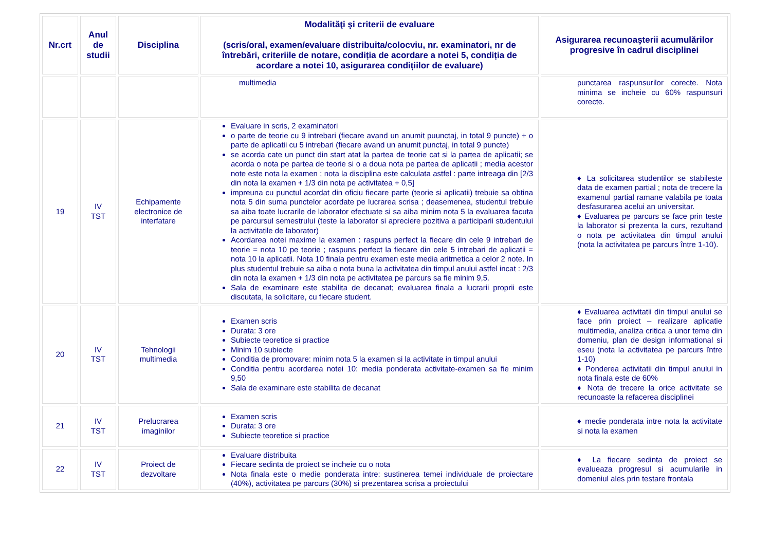| Nr.crt | Anul de studii | Disciplina | Modalităţi şi criterii de evaluare (scris/oral, examen/evaluare distribuita/colocviu, nr. examinatori, nr de întrebări, criteriile de notare, condiția de acordare a notei 5, condiția de acordare a notei 10, asigurarea condițiilor de evaluare) | Asigurarea recunoaşterii acumulărilor progresive în cadrul disciplinei |
| --- | --- | --- | --- | --- |
| | | | multimedia | punctarea raspunsurilor corecte. Nota minima se incheie cu 60% raspunsuri corecte. |
| 19 | IV TST | Echipamente electronice de interfatare | Evaluare in scris, 2 examinatori o parte de teorie cu 9 intrebari (fiecare avand un anumit puunctaj, in total 9 puncte) + o parte de aplicatii cu 5 intrebari (fiecare avand un anumit punctaj, in total 9 puncte) se acorda cate un punct din start atat la partea de teorie cat si la partea de aplicatii; se acorda o nota pe partea de teorie si o a doua nota pe partea de aplicatii ; media acestor note este nota la examen ; nota la disciplina este calculata astfel : parte intreaga din [2/3 din nota la examen + 1/3 din nota pe activitatea + 0,5] impreuna cu punctul acordat din oficiu fiecare parte (teorie si aplicatii) trebuie sa obtina nota 5 din suma punctelor acordate pe lucrarea scrisa ; deasemenea, studentul trebuie sa aiba toate lucrarile de laborator efectuate si sa aiba minim nota 5 la evaluarea facuta pe parcursul semestrului (teste la laborator si apreciere pozitiva a participarii studentului la activitatile de laborator) Acordarea notei maxime la examen : raspuns perfect la fiecare din cele 9 intrebari de teorie = nota 10 pe teorie ; raspuns perfect la fiecare din cele 5 intrebari de aplicatii = nota 10 la aplicatii. Nota 10 finala pentru examen este media aritmetica a celor 2 note. In plus studentul trebuie sa aiba o nota buna la activitatea din timpul anului astfel incat : 2/3 din nota la examen + 1/3 din nota pe activitatea pe parcurs sa fie minim 9,5. Sala de examinare este stabilita de decanat; evaluarea finala a lucrarii proprii este discutata, la solicitare, cu fiecare student. | ♦ La solicitarea studentilor se stabileste data de examen partial ; nota de trecere la examenul partial ramane valabila pe toata desfasurarea acelui an universitar. ♦ Evaluarea pe parcurs se face prin teste la laborator si prezenta la curs, rezultand o nota pe activitatea din timpul anului (nota la activitatea pe parcurs între 1-10). |
| 20 | IV TST | Tehnologii multimedia | Examen scris Durata: 3 ore Subiecte teoretice si practice Minim 10 subiecte Conditia de promovare: minim nota 5 la examen si la activitate in timpul anului Conditia pentru acordarea notei 10: media ponderata activitate-examen sa fie minim 9,50 Sala de examinare este stabilita de decanat | ♦ Evaluarea activitatii din timpul anului se face prin proiect – realizare aplicatie multimedia, analiza critica a unor teme din domeniu, plan de design informational si eseu (nota la activitatea pe parcurs între 1-10) ♦ Ponderea activitatii din timpul anului in nota finala este de 60% ♦ Nota de trecere la orice activitate se recunoaste la refacerea disciplinei |
| 21 | IV TST | Prelucrarea imaginilor | Examen scris Durata: 3 ore Subiecte teoretice si practice | ♦ medie ponderata intre nota la activitate si nota la examen |
| 22 | IV TST | Proiect de dezvoltare | Evaluare distribuita Fiecare sedinta de proiect se incheie cu o nota Nota finala este o medie ponderata intre: sustinerea temei individuale de proiectare (40%), activitatea pe parcurs (30%) si prezentarea scrisa a proiectului | ♦ La fiecare sedinta de proiect se evalueaza progresul si acumularile in domeniul ales prin testare frontala |